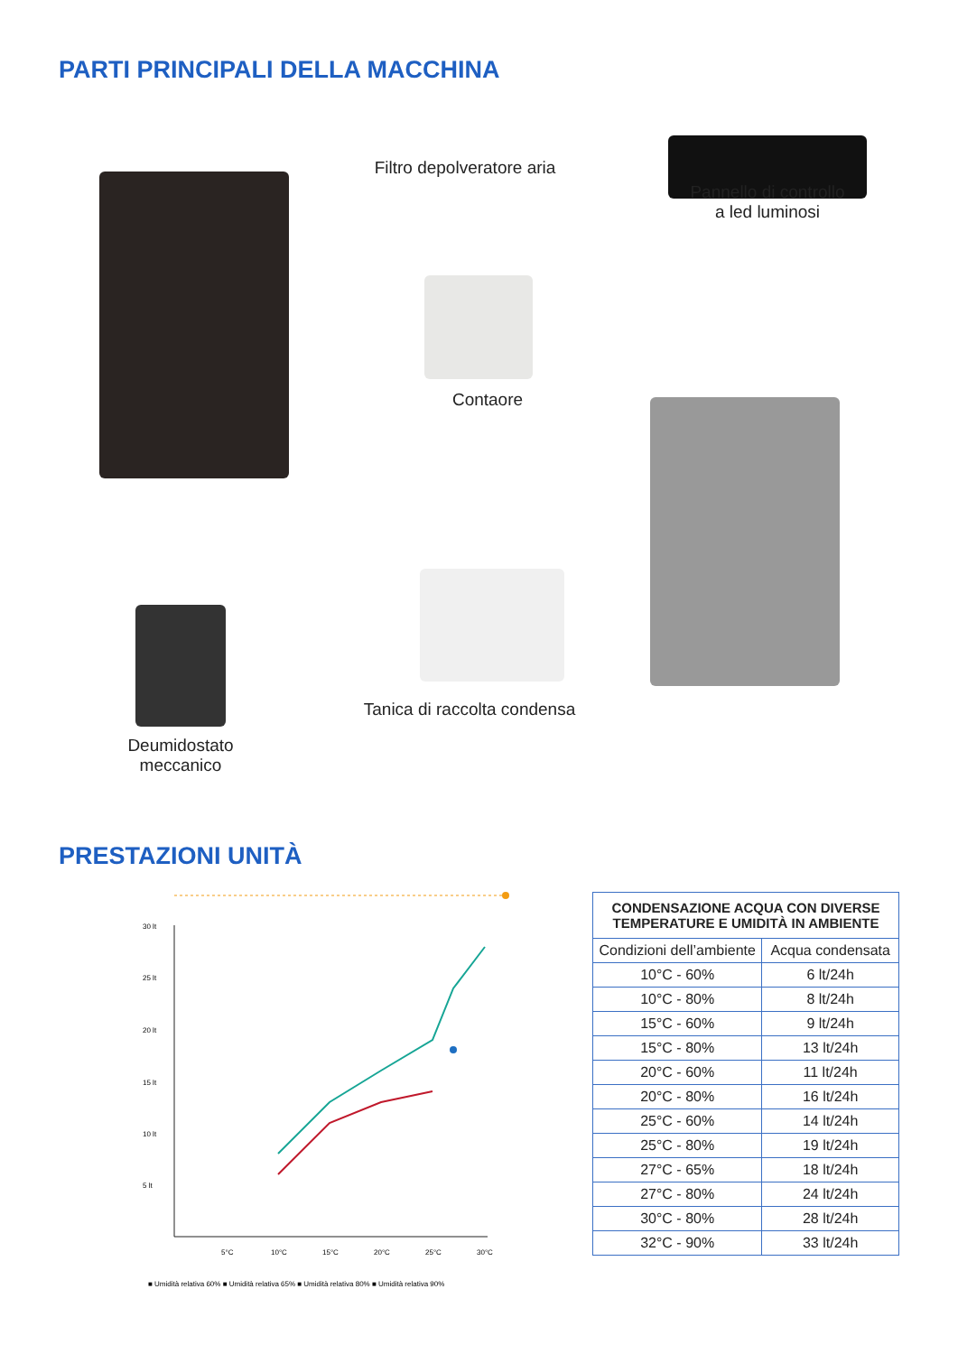PARTI PRINCIPALI DELLA MACCHINA
Filtro depolveratore aria
Pannello di controllo
a led luminosi
Contaore
Tanica di raccolta condensa
Deumidostato
meccanico
PRESTAZIONI UNITÀ
30 lt
25 lt
20 lt
15 lt
10 lt
5 lt
5°C
10°C
15°C
20°C
25°C
30°C
■ Umidità relativa 60% ■ Umidità relativa 65% ■ Umidità relativa 80% ■ Umidità relativa 90%
| CONDENSAZIONE ACQUA CON DIVERSE TEMPERATURE E UMIDITÀ IN AMBIENTE | |
| --- | --- |
| Condizioni dell’ambiente | Acqua condensata |
| 10°C - 60% | 6 lt/24h |
| 10°C - 80% | 8 lt/24h |
| 15°C - 60% | 9 lt/24h |
| 15°C - 80% | 13 lt/24h |
| 20°C - 60% | 11 lt/24h |
| 20°C - 80% | 16 lt/24h |
| 25°C - 60% | 14 lt/24h |
| 25°C - 80% | 19 lt/24h |
| 27°C - 65% | 18 lt/24h |
| 27°C - 80% | 24 lt/24h |
| 30°C - 80% | 28 lt/24h |
| 32°C - 90% | 33 lt/24h |